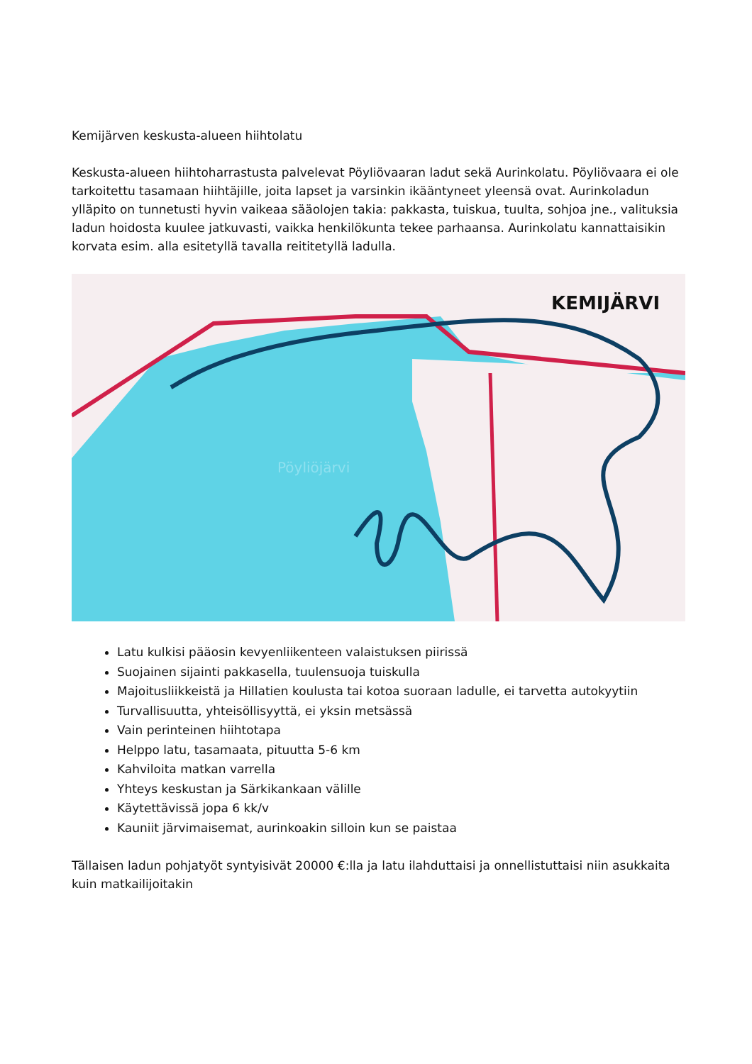Kemijärven keskusta-alueen hiihtolatu
Keskusta-alueen hiihtoharrastusta palvelevat Pöyliövaaran ladut sekä Aurinkolatu. Pöyliövaara ei ole tarkoitettu tasamaan hiihtäjille, joita lapset ja varsinkin ikääntyneet yleensä ovat. Aurinkoladun ylläpito on tunnetusti hyvin vaikeaa sääolojen takia: pakkasta, tuiskua, tuulta, sohjoa jne., valituksia ladun hoidosta kuulee jatkuvasti, vaikka henkilökunta tekee parhaansa. Aurinkolatu kannattaisikin korvata esim. alla esitetyllä tavalla reititetyllä ladulla.
KEMIJÄRVI
Pöyliöjärvi
Latu kulkisi pääosin kevyenliikenteen valaistuksen piirissä
Suojainen sijainti pakkasella, tuulensuoja tuiskulla
Majoitusliikkeistä ja Hillatien koulusta tai kotoa suoraan ladulle, ei tarvetta autokyytiin
Turvallisuutta, yhteisöllisyyttä, ei yksin metsässä
Vain perinteinen hiihtotapa
Helppo latu, tasamaata, pituutta 5-6 km
Kahviloita matkan varrella
Yhteys keskustan ja Särkikankaan välille
Käytettävissä jopa 6 kk/v
Kauniit järvimaisemat, aurinkoakin silloin kun se paistaa
Tällaisen ladun pohjatyöt syntyisivät 20000 €:lla ja latu ilahduttaisi ja onnellistuttaisi niin asukkaita kuin matkailijoitakin